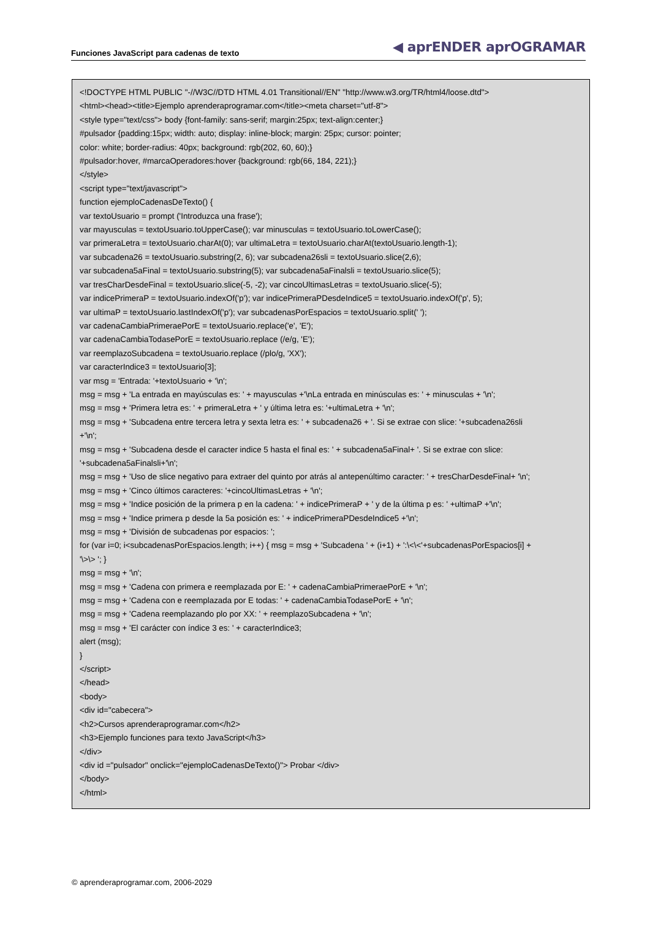Funciones JavaScript para cadenas de texto ◀ aprENDER aprOGRAMAR
<!DOCTYPE HTML PUBLIC "-//W3C//DTD HTML 4.01 Transitional//EN" "http://www.w3.org/TR/html4/loose.dtd"> <html><head><title>Ejemplo aprenderaprogramar.com</title><meta charset="utf-8"> <style type="text/css"> body {font-family: sans-serif; margin:25px; text-align:center;} #pulsador {padding:15px; width: auto; display: inline-block; margin: 25px; cursor: pointer; color: white; border-radius: 40px; background: rgb(202, 60, 60);} #pulsador:hover, #marcaOperadores:hover {background: rgb(66, 184, 221);} </style> <script type="text/javascript"> function ejemploCadenasDeTexto() { var textoUsuario = prompt ('Introduzca una frase'); var mayusculas = textoUsuario.toUpperCase(); var minusculas = textoUsuario.toLowerCase(); var primeraLetra = textoUsuario.charAt(0); var ultimaLetra = textoUsuario.charAt(textoUsuario.length-1); var subcadena26 = textoUsuario.substring(2, 6); var subcadena26sli = textoUsuario.slice(2,6); var subcadena5aFinal = textoUsuario.substring(5); var subcadena5aFinalsli = textoUsuario.slice(5); var tresCharDesdeFinal = textoUsuario.slice(-5, -2); var cincoUltimasLetras = textoUsuario.slice(-5); var indicePrimeraP = textoUsuario.indexOf('p'); var indicePrimeraPDesdeIndice5 = textoUsuario.indexOf('p', 5); var ultimaP = textoUsuario.lastIndexOf('p'); var subcadenasPorEspacios = textoUsuario.split(' '); var cadenaCambiaPrimeraePorE = textoUsuario.replace('e', 'E'); var cadenaCambiaTodasePorE = textoUsuario.replace (/e/g, 'E'); var reemplazoSubcadena = textoUsuario.replace (/plo/g, 'XX'); var caracterIndice3 = textoUsuario[3]; var msg = 'Entrada: '+textoUsuario + '\n'; msg = msg + 'La entrada en mayúsculas es: ' + mayusculas +'\nLa entrada en minúsculas es: ' + minusculas + '\n'; msg = msg + 'Primera letra es: ' + primeraLetra + ' y última letra es: '+ultimaLetra + '\n'; msg = msg + 'Subcadena entre tercera letra y sexta letra es: ' + subcadena26 + '. Si se extrae con slice: '+subcadena26sli +'\n'; msg = msg + 'Subcadena desde el caracter indice 5 hasta el final es: ' + subcadena5aFinal+ '. Si se extrae con slice: '+subcadena5aFinalsli+'\n'; msg = msg + 'Uso de slice negativo para extraer del quinto por atrás al antepenúltimo caracter: ' + tresCharDesdeFinal+ '\n'; msg = msg + 'Cinco últimos caracteres: '+cincoUltimasLetras + '\n'; msg = msg + 'Indice posición de la primera p en la cadena: ' + indicePrimeraP + ' y de la última p es: ' +ultimaP +'\n'; msg = msg + 'Indice primera p desde la 5a posición es: ' + indicePrimeraPDesdeIndice5 +'\n'; msg = msg + 'División de subcadenas por espacios: '; for (var i=0; i<subcadenasPorEspacios.length; i++) { msg = msg + 'Subcadena ' + (i+1) + ':\<\<'+subcadenasPorEspacios[i] + '\>\> '; } msg = msg + '\n'; msg = msg + 'Cadena con primera e reemplazada por E: ' + cadenaCambiaPrimeraePorE + '\n'; msg = msg + 'Cadena con e reemplazada por E todas: ' + cadenaCambiaTodasePorE + '\n'; msg = msg + 'Cadena reemplazando plo por XX: ' + reemplazoSubcadena + '\n'; msg = msg + 'El carácter con índice 3 es: ' + caracterIndice3; alert (msg); } </script> </head> <body> <div id="cabecera"> <h2>Cursos aprenderaprogramar.com</h2> <h3>Ejemplo funciones para texto JavaScript</h3> </div> <div id ="pulsador" onclick="ejemploCadenasDeTexto()"> Probar </div> </body> </html>
© aprenderaprogramar.com, 2006-2029